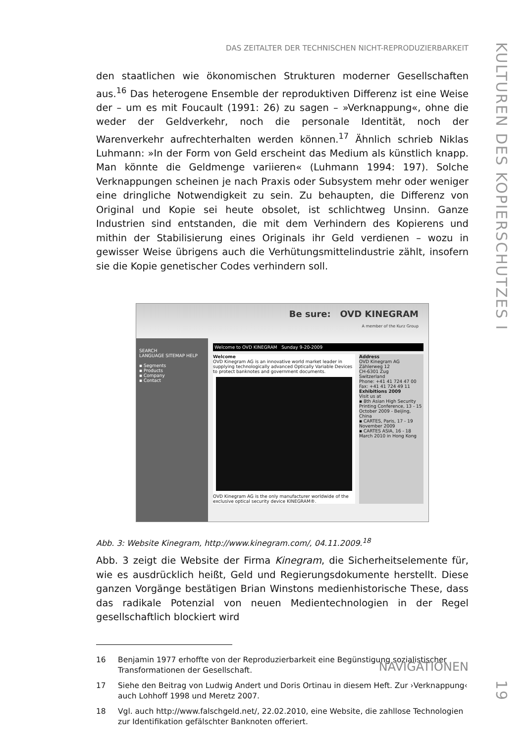DAS ZEITALTER DER TECHNISCHEN NICHT-REPRODUZIERBARKEIT
KULTUREN DES KOPIERSCHUTZES I 19
den staatlichen wie ökonomischen Strukturen moderner Gesellschaften aus.<sup>16</sup> Das heterogene Ensemble der reproduktiven Differenz ist eine Weise der – um es mit Foucault (1991: 26) zu sagen – »Verknappung«, ohne die weder der Geldverkehr, noch die personale Identität, noch der Warenverkehr aufrechterhalten werden können.<sup>17</sup> Ähnlich schrieb Niklas Luhmann: »In der Form von Geld erscheint das Medium als künstlich knapp. Man könnte die Geldmenge variieren« (Luhmann 1994: 197). Solche Verknappungen scheinen je nach Praxis oder Subsystem mehr oder weniger eine dringliche Notwendigkeit zu sein. Zu behaupten, die Differenz von Original und Kopie sei heute obsolet, ist schlichtweg Unsinn. Ganze Industrien sind entstanden, die mit dem Verhindern des Kopierens und mithin der Stabilisierung eines Originals ihr Geld verdienen – wozu in gewisser Weise übrigens auch die Verhütungsmittelindustrie zählt, insofern sie die Kopie genetischer Codes verhindern soll.
Be sure: OVD KINEGRAM
A member of the Kurz Group
SEARCH
LANGUAGE SITEMAP HELP
▪ Segments
▪ Products
▪ Company
▪ Contact
Welcome to OVD KINEGRAM Sunday 9-20-2009
Welcome
OVD Kinegram AG is an innovative world market leader in supplying technologically advanced Optically Variable Devices to protect banknotes and government documents.
OVD Kinegram AG is the only manufacturer worldwide of the exclusive optical security device KINEGRAM®.
Address
OVD Kinegram AG
Zählerweg 12
CH-6301 Zug
Switzerland
Phone: +41 41 724 47 00
Fax: +41 41 724 49 11
Exhibitions 2009
Visit us at
▪ 8th Asian High Security Printing Conference, 13 - 15 October 2009 - Beijing, China
▪ CARTES, Paris, 17 - 19 November 2009
▪ CARTES ASIA, 16 - 18 March 2010 in Hong Kong
Abb. 3: Website Kinegram, http://www.kinegram.com/, 04.11.2009.<sup>18</sup>
Abb. 3 zeigt die Website der Firma Kinegram, die Sicherheitselemente für, wie es ausdrücklich heißt, Geld und Regierungsdokumente herstellt. Diese ganzen Vorgänge bestätigen Brian Winstons medienhistorische These, dass das radikale Potenzial von neuen Medientechnologien in der Regel gesellschaftlich blockiert wird
16 Benjamin 1977 erhoffte von der Reproduzierbarkeit eine Begünstigung sozialistischer Transformationen der Gesellschaft.
17 Siehe den Beitrag von Ludwig Andert und Doris Ortinau in diesem Heft. Zur ›Verknappung‹ auch Lohhoff 1998 und Meretz 2007.
18 Vgl. auch http://www.falschgeld.net/, 22.02.2010, eine Website, die zahllose Technologien zur Identifikation gefälschter Banknoten offeriert.
NAVIGATIONEN